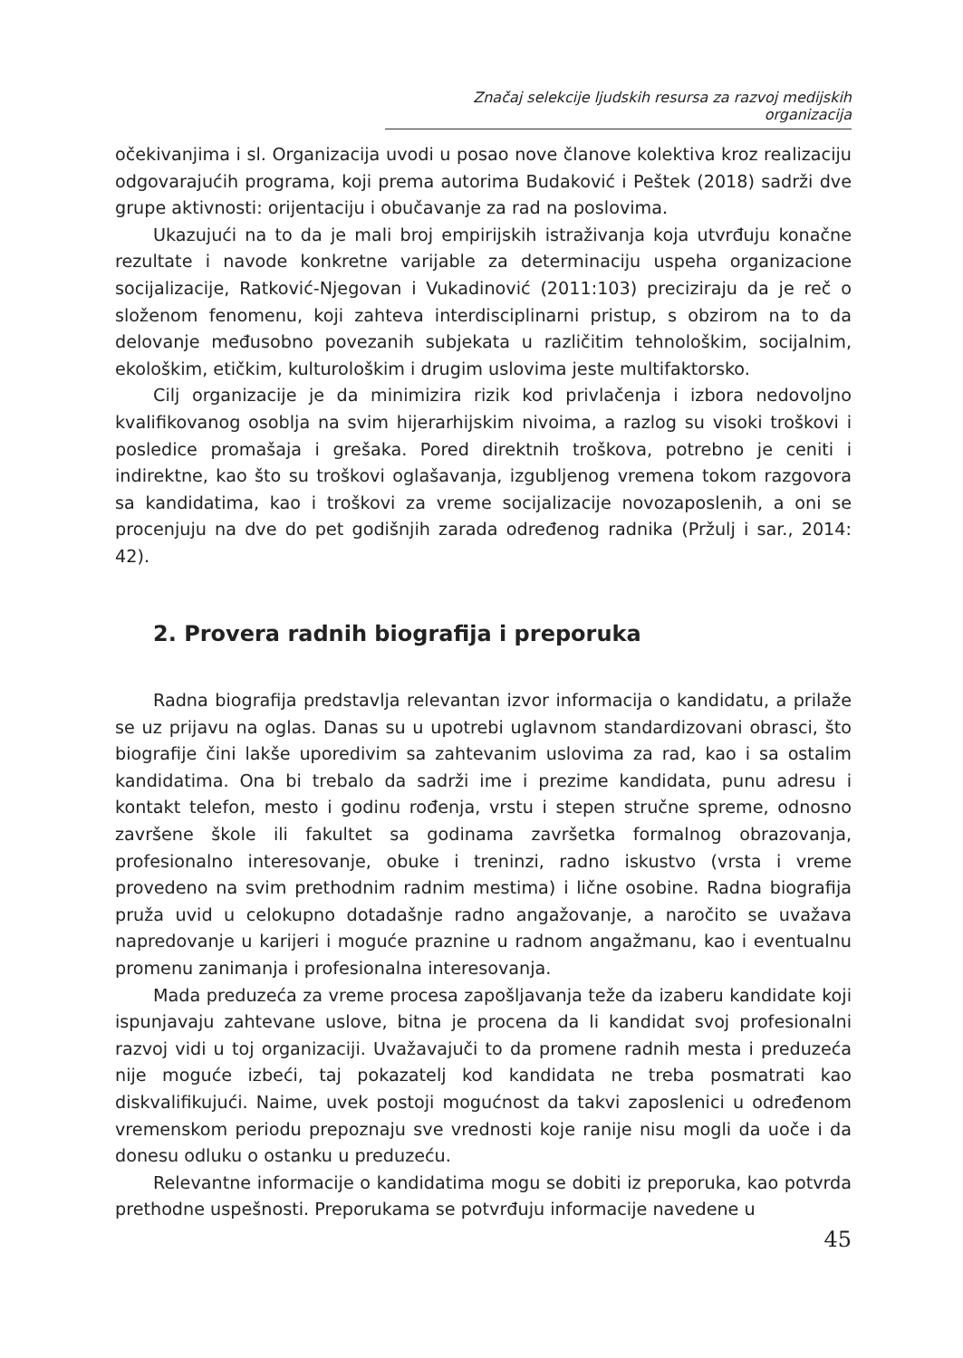Značaj selekcije ljudskih resursa za razvoj medijskih organizacija
očekivanjima i sl. Organizacija uvodi u posao nove članove kolektiva kroz realizaciju odgovarajućih programa, koji prema autorima Budaković i Peštek (2018) sadrži dve grupe aktivnosti: orijentaciju i obučavanje za rad na poslovima.
Ukazujući na to da je mali broj empirijskih istraživanja koja utvrđuju konačne rezultate i navode konkretne varijable za determinaciju uspeha organizacione socijalizacije, Ratković-Njegovan i Vukadinović (2011:103) preciziraju da je reč o složenom fenomenu, koji zahteva interdisciplinarni pristup, s obzirom na to da delovanje međusobno povezanih subjekata u različitim tehnološkim, socijalnim, ekološkim, etičkim, kulturološkim i drugim uslovima jeste multifaktorsko.
Cilj organizacije je da minimizira rizik kod privlačenja i izbora nedovoljno kvalifikovanog osoblja na svim hijerarhijskim nivoima, a razlog su visoki troškovi i posledice promašaja i grešaka. Pored direktnih troškova, potrebno je ceniti i indirektne, kao što su troškovi oglašavanja, izgubljenog vremena tokom razgovora sa kandidatima, kao i troškovi za vreme socijalizacije novozaposlenih, a oni se procenjuju na dve do pet godišnjih zarada određenog radnika (Pržulj i sar., 2014: 42).
2. Provera radnih biografija i preporuka
Radna biografija predstavlja relevantan izvor informacija o kandidatu, a prilaže se uz prijavu na oglas. Danas su u upotrebi uglavnom standardizovani obrasci, što biografije čini lakše uporedivim sa zahtevanim uslovima za rad, kao i sa ostalim kandidatima. Ona bi trebalo da sadrži ime i prezime kandidata, punu adresu i kontakt telefon, mesto i godinu rođenja, vrstu i stepen stručne spreme, odnosno završene škole ili fakultet sa godinama završetka formalnog obrazovanja, profesionalno interesovanje, obuke i treninzi, radno iskustvo (vrsta i vreme provedeno na svim prethodnim radnim mestima) i lične osobine. Radna biografija pruža uvid u celokupno dotadašnje radno angažovanje, a naročito se uvažava napredovanje u karijeri i moguće praznine u radnom angažmanu, kao i eventualnu promenu zanimanja i profesionalna interesovanja.
Mada preduzeća za vreme procesa zapošljavanja teže da izaberu kandidate koji ispunjavaju zahtevane uslove, bitna je procena da li kandidat svoj profesionalni razvoj vidi u toj organizaciji. Uvažavajuči to da promene radnih mesta i preduzeća nije moguće izbeći, taj pokazatelj kod kandidata ne treba posmatrati kao diskvalifikujući. Naime, uvek postoji mogućnost da takvi zaposlenici u određenom vremenskom periodu prepoznaju sve vrednosti koje ranije nisu mogli da uoče i da donesu odluku o ostanku u preduzeću.
Relevantne informacije o kandidatima mogu se dobiti iz preporuka, kao potvrda prethodne uspešnosti. Preporukama se potvrđuju informacije navedene u
45